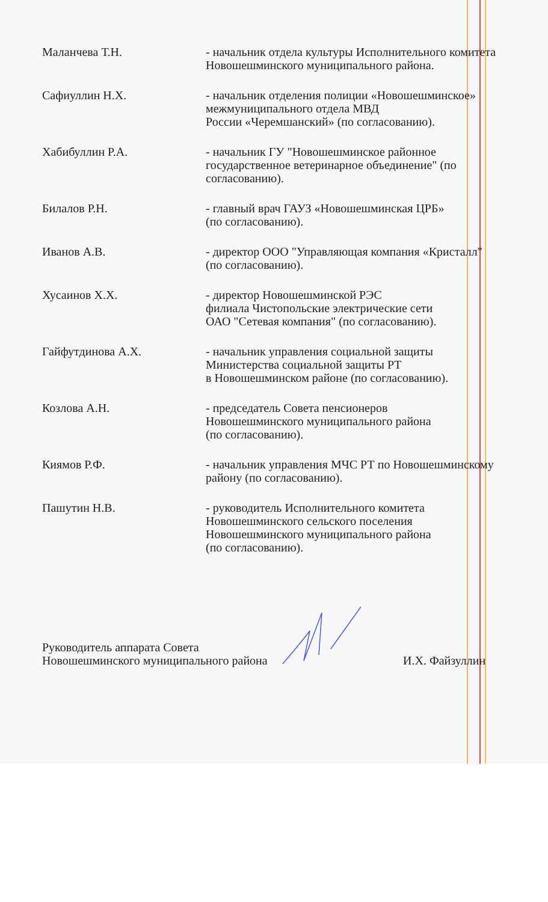| Маланчева Т.Н. | - начальник отдела культуры Исполнительного комитета Новошешминского муниципального района. |
| Сафиуллин Н.Х. | - начальник отделения полиции «Новошешминское» межмуниципального отдела МВД России «Черемшанский» (по согласованию). |
| Хабибуллин Р.А. | - начальник ГУ "Новошешминское районное государственное ветеринарное объединение" (по согласованию). |
| Билалов Р.Н. | - главный врач ГАУЗ «Новошешминская ЦРБ» (по согласованию). |
| Иванов А.В. | - директор ООО "Управляющая компания «Кристалл" (по согласованию). |
| Хусаинов Х.Х. | - директор Новошешминской РЭС филиала Чистопольские электрические сети ОАО "Сетевая компания" (по согласованию). |
| Гайфутдинова А.Х. | - начальник управления социальной защиты Министерства социальной защиты РТ в Новошешминском районе (по согласованию). |
| Козлова А.Н. | - председатель Совета пенсионеров Новошешминского муниципального района (по согласованию). |
| Киямов Р.Ф. | - начальник управления МЧС РТ по Новошешминскому району (по согласованию). |
| Пашутин Н.В. | - руководитель Исполнительного комитета Новошешминского сельского поселения Новошешминского муниципального района (по согласованию). |
Руководитель аппарата Совета
Новошешминского муниципального района
И.Х. Файзуллин